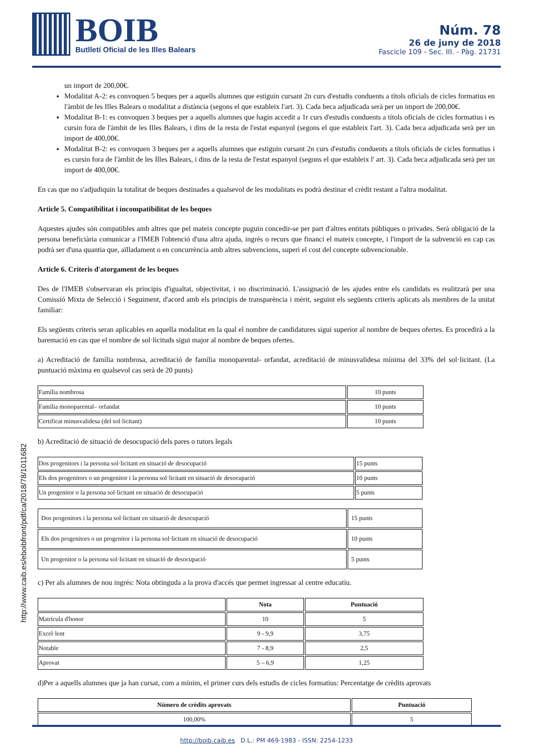BOIB
Butlletí Oficial de les Illes Balears
Núm. 78
26 de juny de 2018
Fascicle 109 - Sec. III. - Pàg. 21731
http://www.caib.es/eboibfront/pdf/ca/2018/78/1011682
un import de 200,00€.
Modalitat A-2: es convoquen 5 beques per a aquells alumnes que estiguin cursant 2n curs d'estudis conduents a títols oficials de cicles formatius en l'àmbit de les Illes Balears o modalitat a distància (segons el que estableix l'art. 3). Cada beca adjudicada serà per un import de 200,00€.
Modalitat B-1: es convoquen 3 beques per a aquells alumnes que hagin accedit a 1r curs d'estudis conduents a títols oficials de cicles formatius i es cursin fora de l'àmbit de les Illes Balears, i dins de la resta de l'estat espanyol (segons el que estableix l'art. 3). Cada beca adjudicada serà per un import de 400,00€.
Modalitat B-2: es convoquen 3 beques per a aquells alumnes que estiguin cursant 2n curs d'estudis conduents a títols oficials de cicles formatius i es cursin fora de l'àmbit de les Illes Balears, i dins de la resta de l'estat espanyol (segons el que estableix l' art. 3). Cada beca adjudicada serà per un import de 400,00€.
En cas que no s'adjudiquin la totalitat de beques destinades a qualsevol de les modalitats es podrà destinar el crèdit restant a l'altra modalitat.
Article 5. Compatibilitat i incompatibilitat de les beques
Aquestes ajudes són compatibles amb altres que pel mateix concepte puguin concedir-se per part d'altres entitats públiques o privades. Serà obligació de la persona beneficiària comunicar a l'IMEB l'obtenció d'una altra ajuda, ingrés o recurs que financi el mateix concepte, i l'import de la subvenció en cap cas podrà ser d'una quantia que, aïlladament o en concurrència amb altres subvencions, superi el cost del concepte subvencionable.
Article 6. Criteris d'atorgament de les beques
Des de l'IMEB s'observaran els principis d'igualtat, objectivitat, i no discriminació. L'assignació de les ajudes entre els candidats es realitzarà per una Comissió Mixta de Selecció i Seguiment, d'acord amb els principis de transparència i mèrit, seguint els següents criteris aplicats als membres de la unitat familiar:
Els següents criteris seran aplicables en aquella modalitat en la qual el nombre de candidatures sigui superior al nombre de beques ofertes. Es procedirà a la baremació en cas que el nombre de sol·licituds sigui major al nombre de beques ofertes.
a) Acreditació de família nombrosa, acreditació de família monoparental- orfandat, acreditació de minusvalidesa mínima del 33% del sol·licitant. (La puntuació màxima en qualsevol cas serà de 20 punts)
| Família nombrosa | 10 punts |
| Família monoparental– orfandat | 10 punts |
| Certificat minusvalidesa (del sol·licitant) | 10 punts |
b) Acreditació de situació de desocupació dels pares o tutors legals
| Dos progenitors i la persona sol·licitant en situació de desocupació | 15 punts |
| Els dos progenitors o un progenitor i la persona sol·licitant en situació de desocupació | 10 punts |
| Un progenitor o la persona sol·licitant en situació de desocupació | 5 punts |
| Dos progenitors i la persona sol·licitant en situació de desocupació | 15 punts |
| Els dos progenitors o un progenitor i la persona sol·licitant en situació de desocupació | 10 punts |
| Un progenitor o la persona sol·licitant en situació de desocupació | 5 punts |
c) Per als alumnes de nou ingrés: Nota obtinguda a la prova d'accés que permet ingressar al centre educatiu.
| | Nota | Puntuació |
| --- | --- | --- |
| Matrícula d'honor | 10 | 5 |
| Excel·lent | 9 - 9,9 | 3,75 |
| Notable | 7 - 8,9 | 2,5 |
| Aprovat | 5 – 6,9 | 1,25 |
d)Per a aquells alumnes que ja han cursat, com a mínim, el primer curs dels estudis de cicles formatius: Percentatge de crèdits aprovats
| Número de crèdits aprovats | Puntuació |
| --- | --- |
| 100,00% | 5 |
http://boib.caib.es D.L.: PM 469-1983 - ISSN: 2254-1233